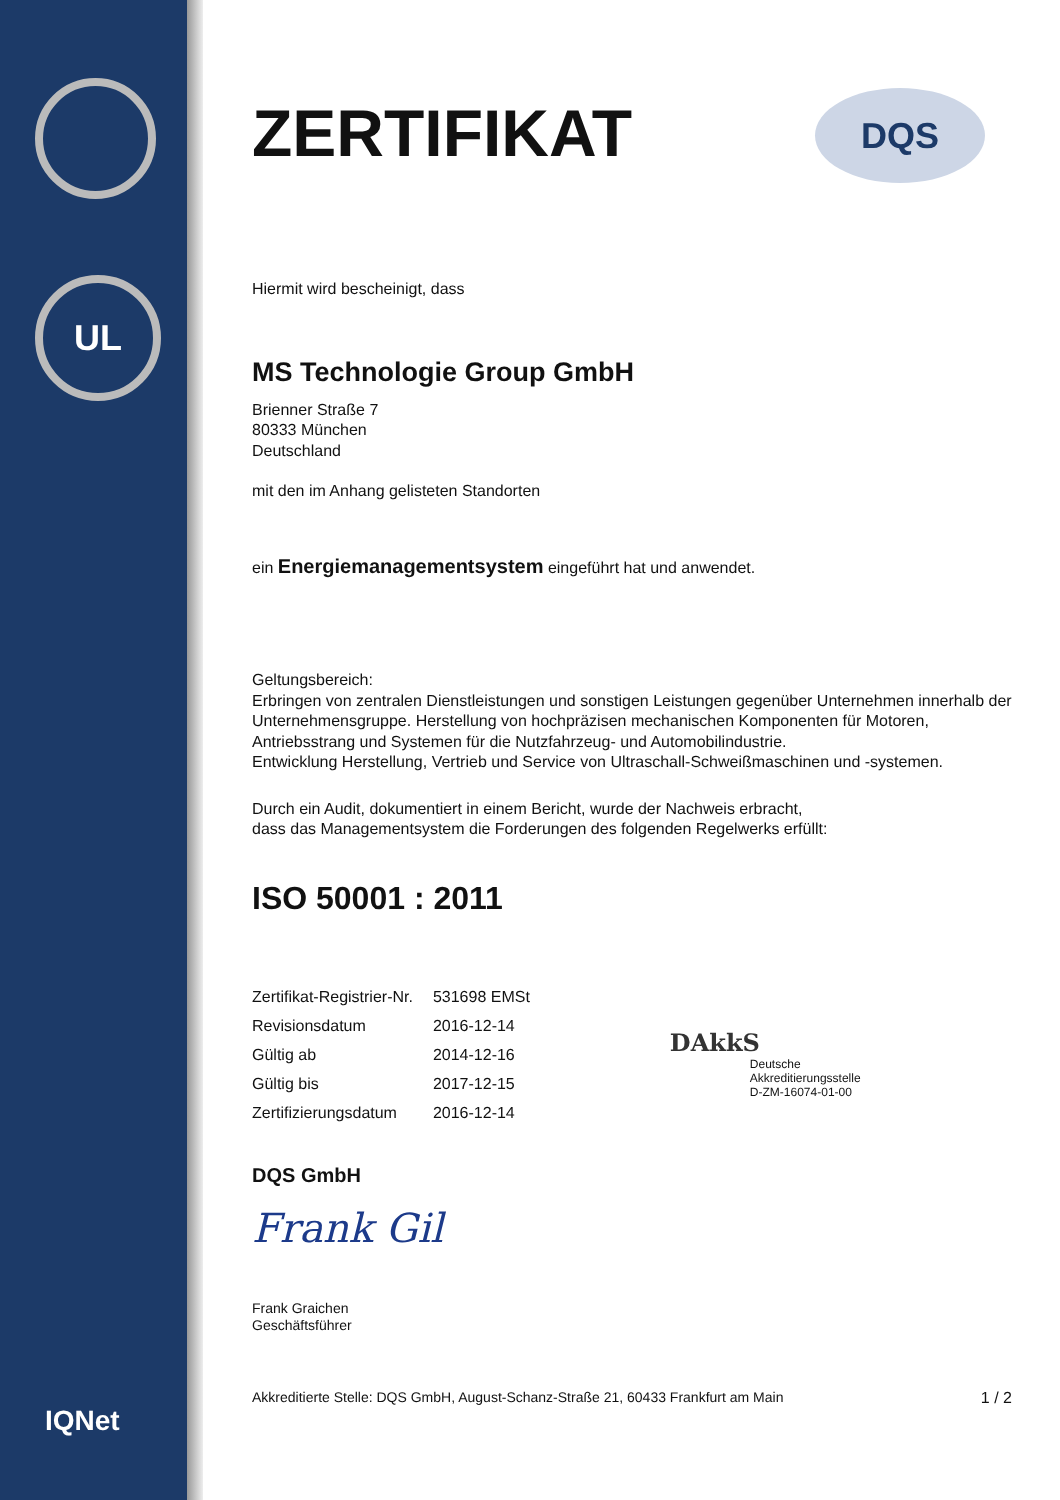UL
IQNet
DQS
ZERTIFIKAT
Hiermit wird bescheinigt, dass
MS Technologie Group GmbH
Brienner Straße 7
80333 München
Deutschland
mit den im Anhang gelisteten Standorten
ein Energiemanagementsystem eingeführt hat und anwendet.
Geltungsbereich:
Erbringen von zentralen Dienstleistungen und sonstigen Leistungen gegenüber Unternehmen innerhalb der Unternehmensgruppe. Herstellung von hochpräzisen mechanischen Komponenten für Motoren, Antriebsstrang und Systemen für die Nutzfahrzeug- und Automobilindustrie.
Entwicklung Herstellung, Vertrieb und Service von Ultraschall-Schweißmaschinen und -systemen.
Durch ein Audit, dokumentiert in einem Bericht, wurde der Nachweis erbracht,
dass das Managementsystem die Forderungen des folgenden Regelwerks erfüllt:
ISO 50001 : 2011
| Zertifikat-Registrier-Nr. | 531698 EMSt |
| Revisionsdatum | 2016-12-14 |
| Gültig ab | 2014-12-16 |
| Gültig bis | 2017-12-15 |
| Zertifizierungsdatum | 2016-12-14 |
DAkkS
Deutsche
Akkreditierungsstelle
D-ZM-16074-01-00
DQS GmbH
Frank Gil
Frank Graichen
Geschäftsführer
Akkreditierte Stelle: DQS GmbH, August-Schanz-Straße 21, 60433 Frankfurt am Main 1 / 2